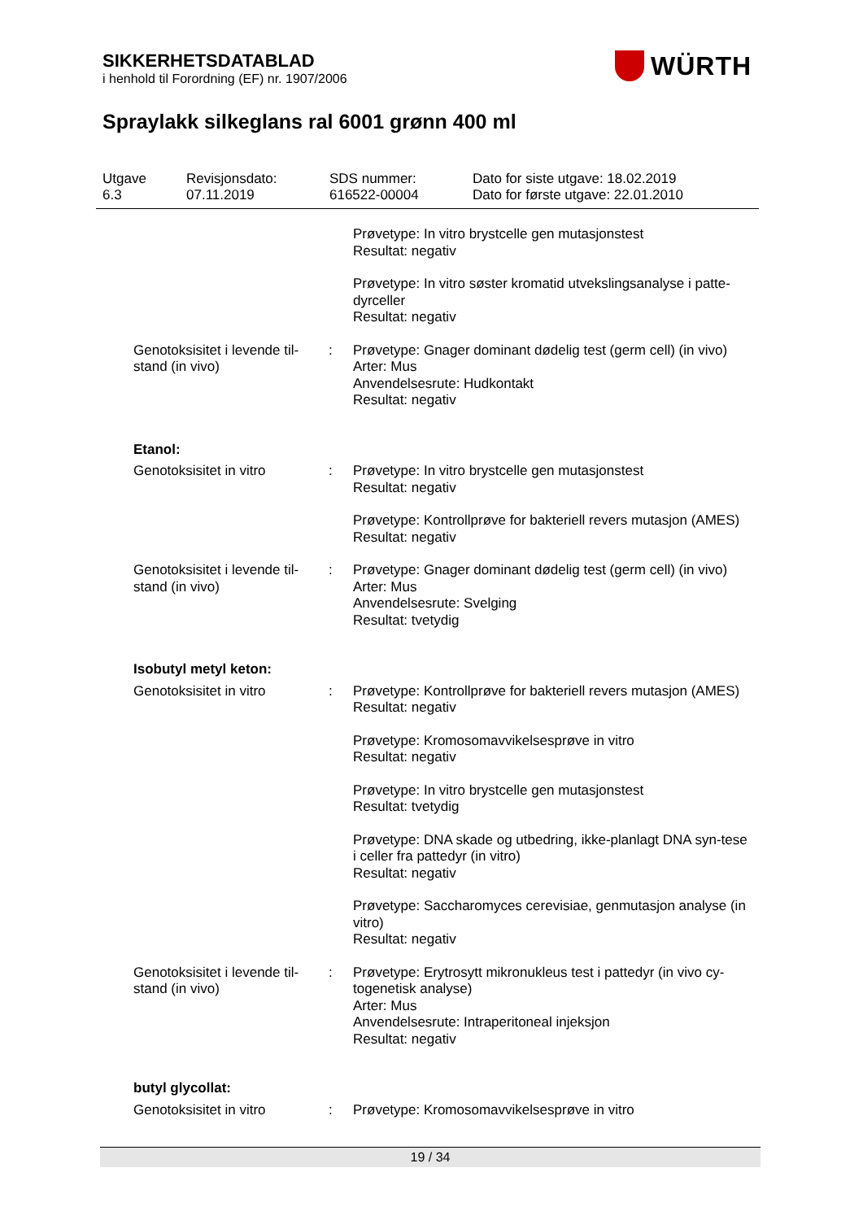SIKKERHETSDATABLAD
i henhold til Forordning (EF) nr. 1907/2006
WÜRTH
Spraylakk silkeglans ral 6001 grønn 400 ml
| Utgave 6.3 | Revisjonsdato: 07.11.2019 | SDS nummer: 616522-00004 | Dato for siste utgave: 18.02.2019 Dato for første utgave: 22.01.2010 |
| | | Prøvetype: In vitro brystcelle gen mutasjonstest Resultat: negativ |
| | | Prøvetype: In vitro søster kromatid utvekslingsanalyse i patte-dyrceller Resultat: negativ |
| Genotoksisitet i levende til-stand (in vivo) | : | Prøvetype: Gnager dominant dødelig test (germ cell) (in vivo) Arter: Mus Anvendelsesrute: Hudkontakt Resultat: negativ |
| Etanol: | | |
| Genotoksisitet in vitro | : | Prøvetype: In vitro brystcelle gen mutasjonstest Resultat: negativ |
| | | Prøvetype: Kontrollprøve for bakteriell revers mutasjon (AMES) Resultat: negativ |
| Genotoksisitet i levende til-stand (in vivo) | : | Prøvetype: Gnager dominant dødelig test (germ cell) (in vivo) Arter: Mus Anvendelsesrute: Svelging Resultat: tvetydig |
| Isobutyl metyl keton: | | |
| Genotoksisitet in vitro | : | Prøvetype: Kontrollprøve for bakteriell revers mutasjon (AMES) Resultat: negativ |
| | | Prøvetype: Kromosomavvikelsesprøve in vitro Resultat: negativ |
| | | Prøvetype: In vitro brystcelle gen mutasjonstest Resultat: tvetydig |
| | | Prøvetype: DNA skade og utbedring, ikke-planlagt DNA syn-tese i celler fra pattedyr (in vitro) Resultat: negativ |
| | | Prøvetype: Saccharomyces cerevisiae, genmutasjon analyse (in vitro) Resultat: negativ |
| Genotoksisitet i levende til-stand (in vivo) | : | Prøvetype: Erytrosytt mikronukleus test i pattedyr (in vivo cy-togenetisk analyse) Arter: Mus Anvendelsesrute: Intraperitoneal injeksjon Resultat: negativ |
| butyl glycollat: | | |
| Genotoksisitet in vitro | : | Prøvetype: Kromosomavvikelsesprøve in vitro |
19 / 34